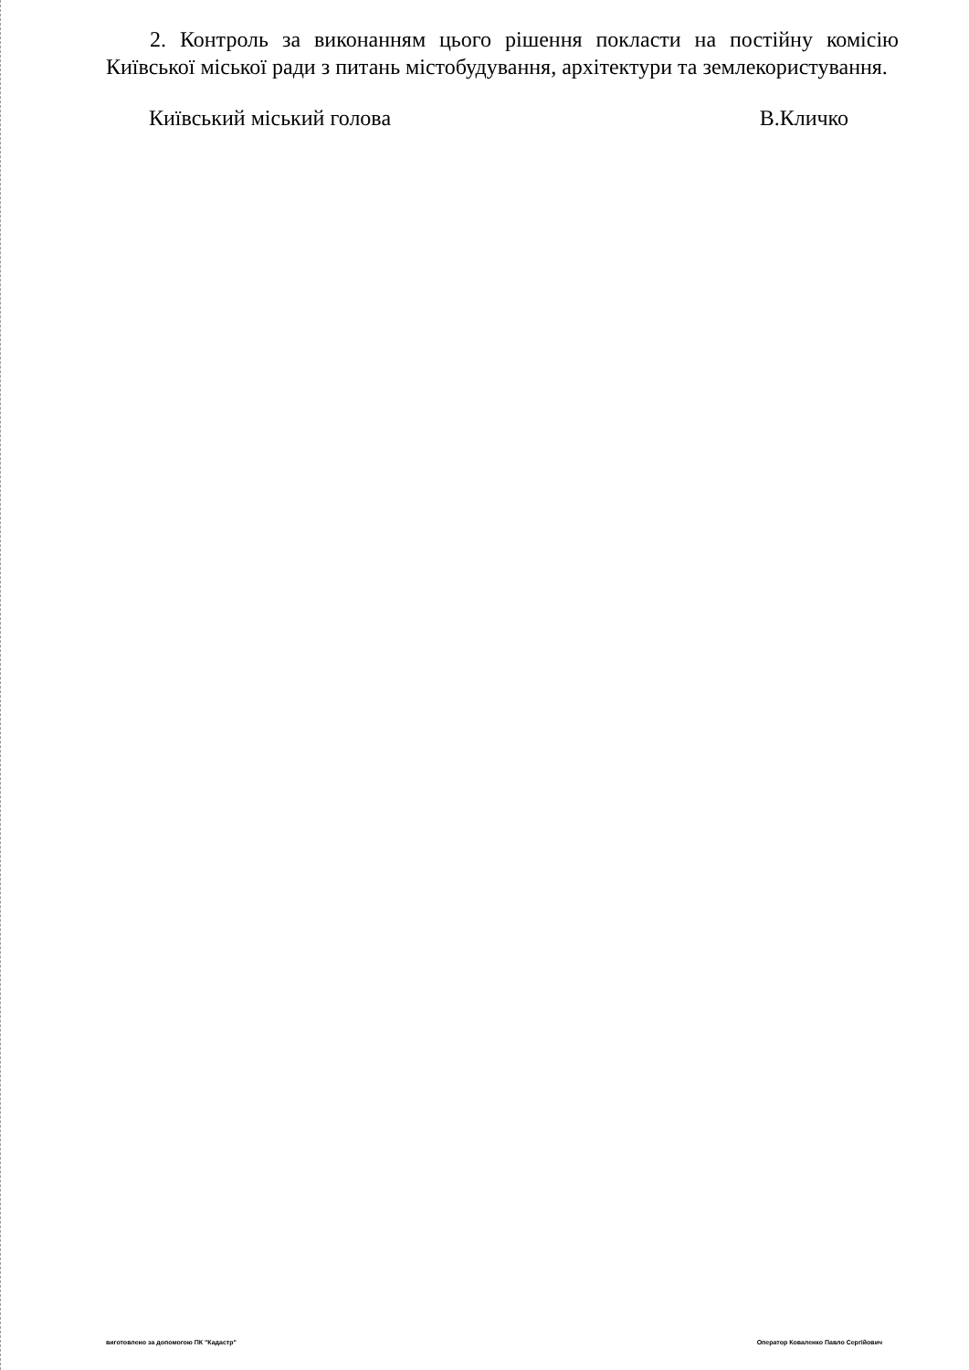2. Контроль за виконанням цього рішення покласти на постійну комісію Київської міської ради з питань містобудування, архітектури та землекористування.
Київський міський голова В.Кличко
виготовлено за допомогою ПК "Кадастр" Оператор Коваленко Павло Сергійович